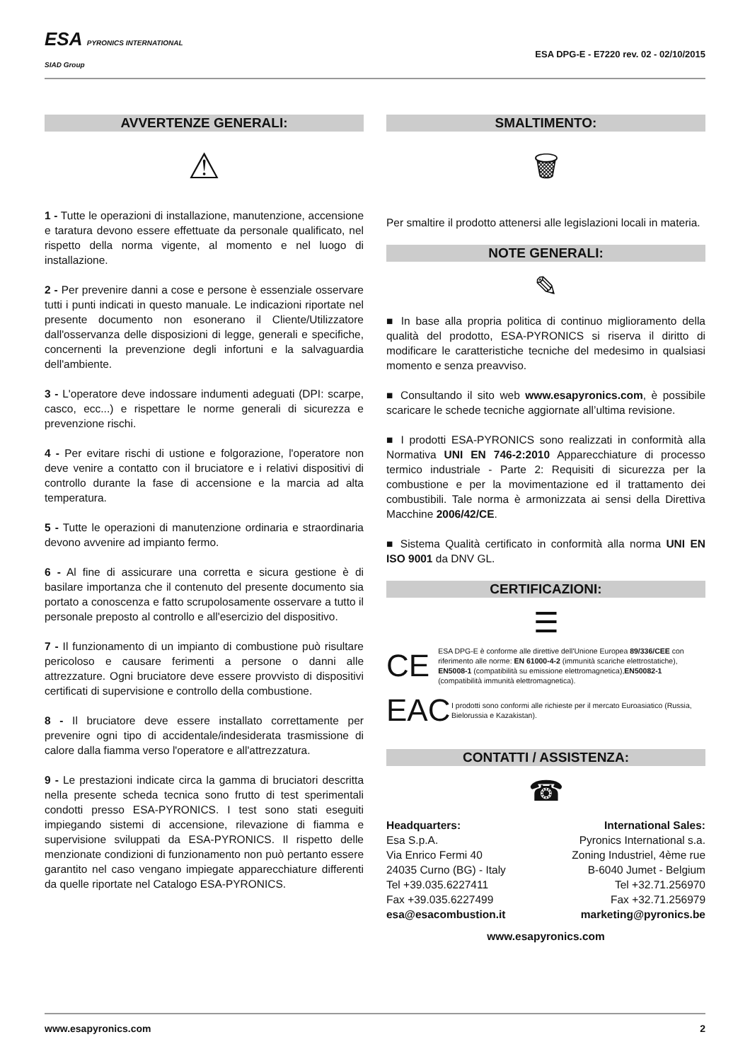ESA PYRONICS INTERNATIONAL
SIAD Group
ESA DPG-E - E7220 rev. 02 - 02/10/2015
AVVERTENZE GENERALI:
⚠
1 - Tutte le operazioni di installazione, manutenzione, accensione e taratura devono essere effettuate da personale qualificato, nel rispetto della norma vigente, al momento e nel luogo di installazione.
2 - Per prevenire danni a cose e persone è essenziale osservare tutti i punti indicati in questo manuale. Le indicazioni riportate nel presente documento non esonerano il Cliente/Utilizzatore dall'osservanza delle disposizioni di legge, generali e specifiche, concernenti la prevenzione degli infortuni e la salvaguardia dell'ambiente.
3 - L'operatore deve indossare indumenti adeguati (DPI: scarpe, casco, ecc...) e rispettare le norme generali di sicurezza e prevenzione rischi.
4 - Per evitare rischi di ustione e folgorazione, l'operatore non deve venire a contatto con il bruciatore e i relativi dispositivi di controllo durante la fase di accensione e la marcia ad alta temperatura.
5 - Tutte le operazioni di manutenzione ordinaria e straordinaria devono avvenire ad impianto fermo.
6 - Al fine di assicurare una corretta e sicura gestione è di basilare importanza che il contenuto del presente documento sia portato a conoscenza e fatto scrupolosamente osservare a tutto il personale preposto al controllo e all'esercizio del dispositivo.
7 - Il funzionamento di un impianto di combustione può risultare pericoloso e causare ferimenti a persone o danni alle attrezzature. Ogni bruciatore deve essere provvisto di dispositivi certificati di supervisione e controllo della combustione.
8 - Il bruciatore deve essere installato correttamente per prevenire ogni tipo di accidentale/indesiderata trasmissione di calore dalla fiamma verso l'operatore e all'attrezzatura.
9 - Le prestazioni indicate circa la gamma di bruciatori descritta nella presente scheda tecnica sono frutto di test sperimentali condotti presso ESA-PYRONICS. I test sono stati eseguiti impiegando sistemi di accensione, rilevazione di fiamma e supervisione sviluppati da ESA-PYRONICS. Il rispetto delle menzionate condizioni di funzionamento non può pertanto essere garantito nel caso vengano impiegate apparecchiature differenti da quelle riportate nel Catalogo ESA-PYRONICS.
SMALTIMENTO:
🗑
Per smaltire il prodotto attenersi alle legislazioni locali in materia.
NOTE GENERALI:
✎
■ In base alla propria politica di continuo miglioramento della qualità del prodotto, ESA-PYRONICS si riserva il diritto di modificare le caratteristiche tecniche del medesimo in qualsiasi momento e senza preavviso.
■ Consultando il sito web www.esapyronics.com, è possibile scaricare le schede tecniche aggiornate all’ultima revisione.
■ I prodotti ESA-PYRONICS sono realizzati in conformità alla Normativa UNI EN 746-2:2010 Apparecchiature di processo termico industriale - Parte 2: Requisiti di sicurezza per la combustione e per la movimentazione ed il trattamento dei combustibili. Tale norma è armonizzata ai sensi della Direttiva Macchine 2006/42/CE.
■ Sistema Qualità certificato in conformità alla norma UNI EN ISO 9001 da DNV GL.
CERTIFICAZIONI:
☰
CE
ESA DPG-E è conforme alle direttive dell'Unione Europea 89/336/CEE con riferimento alle norme: EN 61000-4-2 (immunità scariche elettrostatiche), EN5008-1 (compatibilità su emissione elettromagnetica),EN50082-1 (compatibilità immunità elettromagnetica).
EAC
I prodotti sono conformi alle richieste per il mercato Euroasiatico (Russia, Bielorussia e Kazakistan).
CONTATTI / ASSISTENZA:
☎
Headquarters:
Esa S.p.A.
Via Enrico Fermi 40
24035 Curno (BG) - Italy
Tel +39.035.6227411
Fax +39.035.6227499
esa@esacombustion.it
International Sales:
Pyronics International s.a.
Zoning Industriel, 4ème rue
B-6040 Jumet - Belgium
Tel +32.71.256970
Fax +32.71.256979
marketing@pyronics.be
www.esapyronics.com
www.esapyronics.com 2